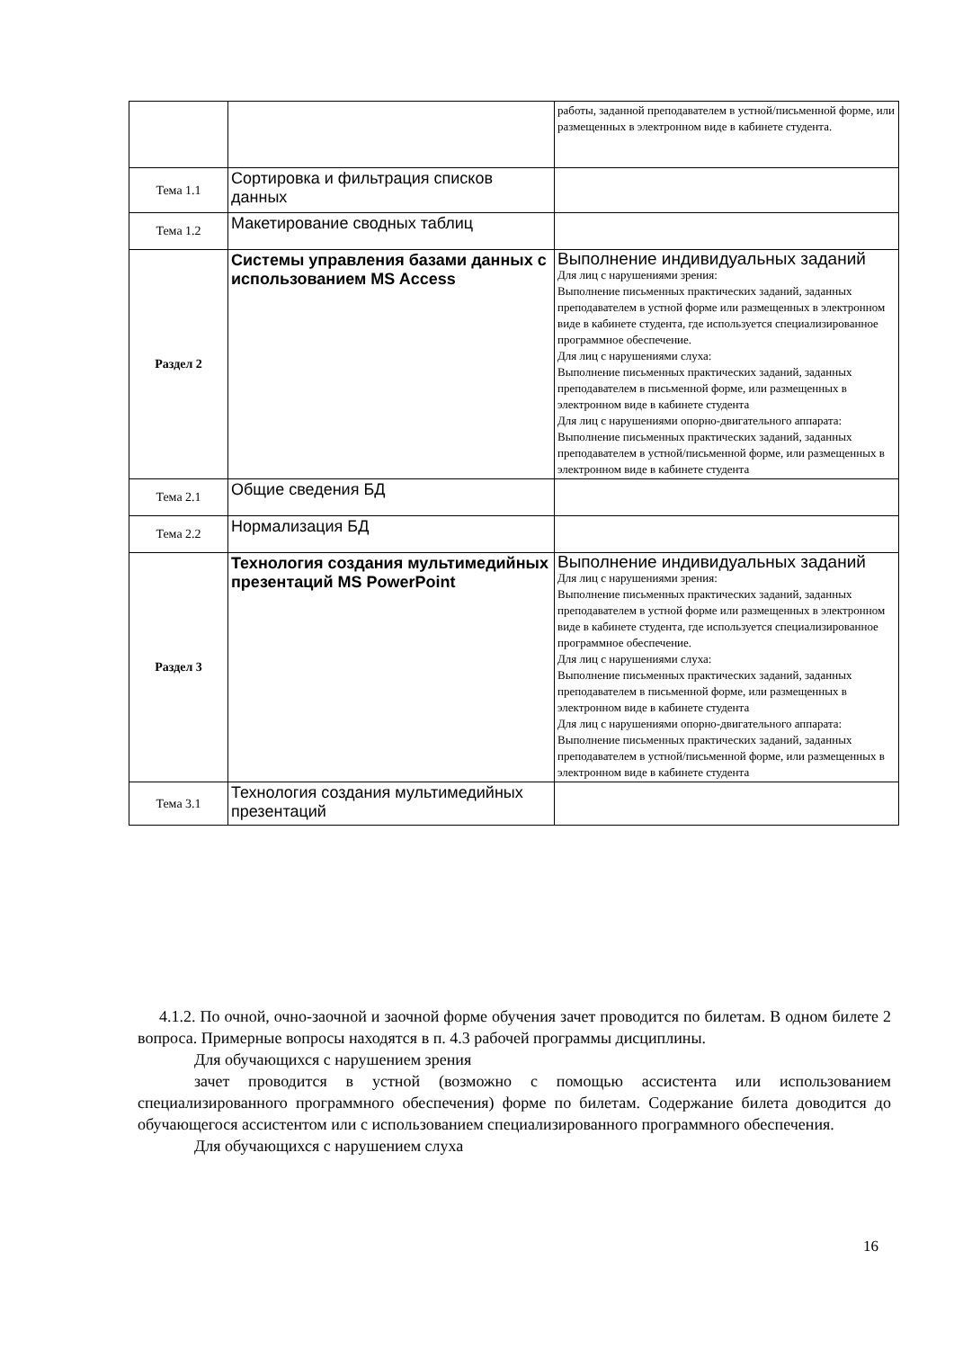| | | работы, заданной преподавателем в устной/письменной форме, или размещенных в электронном виде в кабинете студента. |
| Тема 1.1 | Сортировка и фильтрация списков данных | |
| Тема 1.2 | Макетирование сводных таблиц | |
| Раздел 2 | Системы управления базами данных с использованием MS Access | Выполнение индивидуальных заданий Для лиц с нарушениями зрения: Выполнение письменных практических заданий, заданных преподавателем в устной форме или размещенных в электронном виде в кабинете студента, где используется специализированное программное обеспечение. Для лиц с нарушениями слуха: Выполнение письменных практических заданий, заданных преподавателем в письменной форме, или размещенных в электронном виде в кабинете студента Для лиц с нарушениями опорно-двигательного аппарата: Выполнение письменных практических заданий, заданных преподавателем в устной/письменной форме, или размещенных в электронном виде в кабинете студента |
| Тема 2.1 | Общие сведения БД | |
| Тема 2.2 | Нормализация БД | |
| Раздел 3 | Технология создания мультимедийных презентаций MS PowerPoint | Выполнение индивидуальных заданий Для лиц с нарушениями зрения: Выполнение письменных практических заданий, заданных преподавателем в устной форме или размещенных в электронном виде в кабинете студента, где используется специализированное программное обеспечение. Для лиц с нарушениями слуха: Выполнение письменных практических заданий, заданных преподавателем в письменной форме, или размещенных в электронном виде в кабинете студента Для лиц с нарушениями опорно-двигательного аппарата: Выполнение письменных практических заданий, заданных преподавателем в устной/письменной форме, или размещенных в электронном виде в кабинете студента |
| Тема 3.1 | Технология создания мультимедийных презентаций | |
4.1.2. По очной, очно-заочной и заочной форме обучения зачет проводится по билетам. В одном билете 2 вопроса. Примерные вопросы находятся в п. 4.3 рабочей программы дисциплины.
Для обучающихся с нарушением зрения
зачет проводится в устной (возможно с помощью ассистента или использованием специализированного программного обеспечения) форме по билетам. Содержание билета доводится до обучающегося ассистентом или с использованием специализированного программного обеспечения.
Для обучающихся с нарушением слуха
16